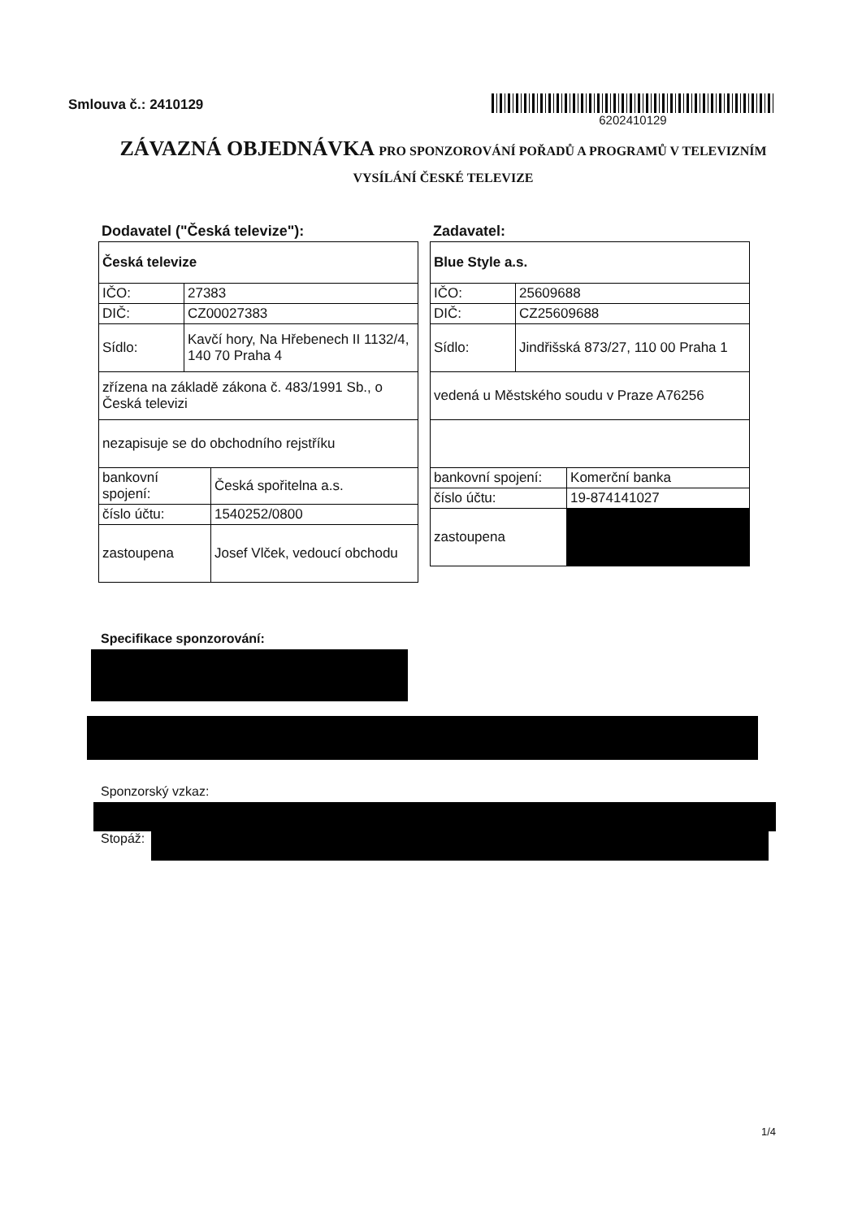Smlouva č.: 2410129
6202410129
ZÁVAZNÁ OBJEDNÁVKA PRO SPONZOROVÁNÍ POŘADŮ A PROGRAMŮ V TELEVIZNÍM VYSÍLÁNÍ ČESKÉ TELEVIZE
Dodavatel ("Česká televize"):
| Česká televize | | |
| IČO: | 27383 | |
| DIČ: | CZ00027383 | |
| Sídlo: | Kavčí hory, Na Hřebenech II 1132/4, 140 70 Praha 4 | |
| zřízena na základě zákona č. 483/1991 Sb., o Česká televizi | | |
| nezapisuje se do obchodního rejstříku | | |
| bankovní spojení: | | Česká spořitelna a.s. |
| číslo účtu: | | 1540252/0800 |
| zastoupena | | Josef Vlček, vedoucí obchodu |
Zadavatel:
| Blue Style a.s. | | |
| IČO: | 25609688 | |
| DIČ: | CZ25609688 | |
| Sídlo: | Jindřišská 873/27, 110 00 Praha 1 | |
| vedená u Městského soudu v Praze A76256 | | |
| bankovní spojení: | | Komerční banka |
| číslo účtu: | | 19-874141027 |
| zastoupena | | |
Specifikace sponzorování:
Sponzorský vzkaz:
Stopáž:
1/4